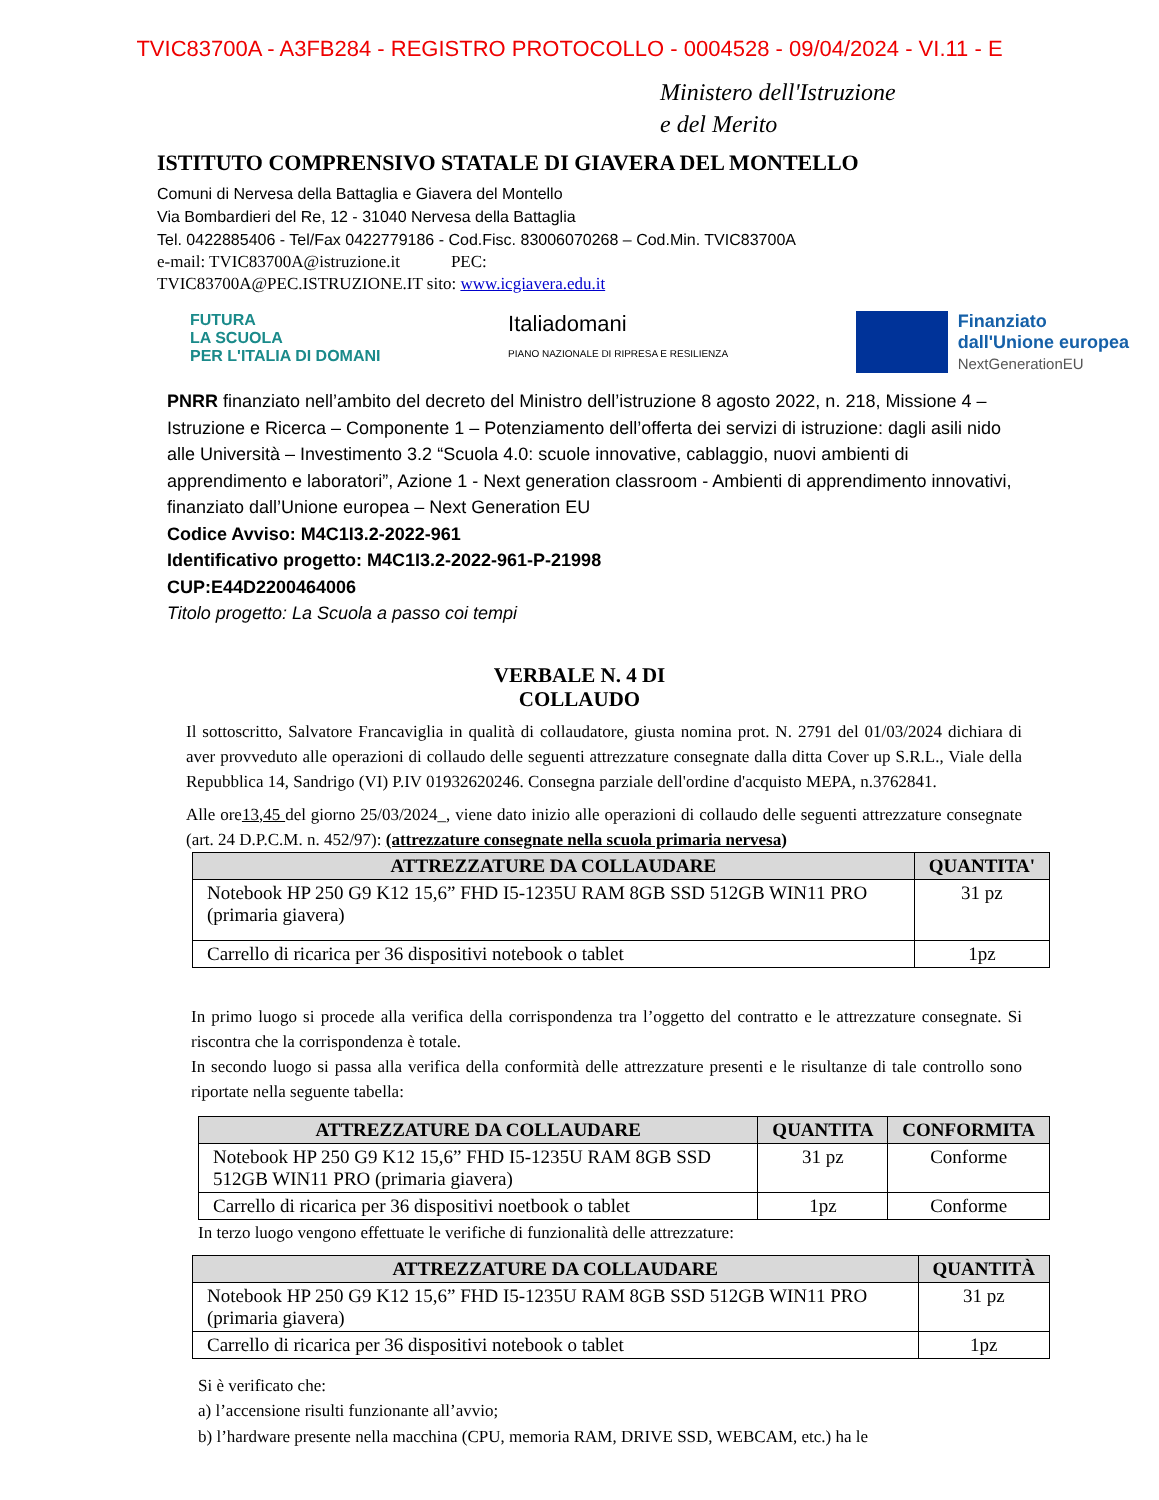TVIC83700A - A3FB284 - REGISTRO PROTOCOLLO - 0004528 - 09/04/2024 - VI.11 - E
Ministero dell'Istruzione
e del Merito
ISTITUTO COMPRENSIVO STATALE DI GIAVERA DEL MONTELLO
Comuni di Nervesa della Battaglia e Giavera del Montello
Via Bombardieri del Re, 12 - 31040 Nervesa della Battaglia
Tel. 0422885406 - Tel/Fax 0422779186 - Cod.Fisc. 83006070268 – Cod.Min. TVIC83700A
e-mail: TVIC83700A@istruzione.it PEC:
TVIC83700A@PEC.ISTRUZIONE.IT sito: www.icgiavera.edu.it
FUTURA
LA SCUOLA
PER L'ITALIA DI DOMANI
Italiadomani
PIANO NAZIONALE DI RIPRESA E RESILIENZA
Finanziato
dall'Unione europea
NextGenerationEU
PNRR finanziato nell’ambito del decreto del Ministro dell’istruzione 8 agosto 2022, n. 218, Missione 4 – Istruzione e Ricerca – Componente 1 – Potenziamento dell’offerta dei servizi di istruzione: dagli asili nido alle Università – Investimento 3.2 “Scuola 4.0: scuole innovative, cablaggio, nuovi ambienti di apprendimento e laboratori”, Azione 1 - Next generation classroom - Ambienti di apprendimento innovativi, finanziato dall’Unione europea – Next Generation EU
Codice Avviso: M4C1I3.2-2022-961
Identificativo progetto: M4C1I3.2-2022-961-P-21998
CUP:E44D2200464006
Titolo progetto: La Scuola a passo coi tempi
VERBALE N. 4 DI
COLLAUDO
Il sottoscritto, Salvatore Francaviglia in qualità di collaudatore, giusta nomina prot. N. 2791 del 01/03/2024 dichiara di aver provveduto alle operazioni di collaudo delle seguenti attrezzature consegnate dalla ditta Cover up S.R.L., Viale della Repubblica 14, Sandrigo (VI) P.IV 01932620246. Consegna parziale dell'ordine d'acquisto MEPA, n.3762841.
Alle ore13,45 del giorno 25/03/2024_, viene dato inizio alle operazioni di collaudo delle seguenti attrezzature consegnate (art. 24 D.P.C.M. n. 452/97): (attrezzature consegnate nella scuola primaria nervesa)
| ATTREZZATURE DA COLLAUDARE | QUANTITA' |
| --- | --- |
| Notebook HP 250 G9 K12 15,6” FHD I5-1235U RAM 8GB SSD 512GB WIN11 PRO (primaria giavera) | 31 pz |
| Carrello di ricarica per 36 dispositivi notebook o tablet | 1pz |
In primo luogo si procede alla verifica della corrispondenza tra l’oggetto del contratto e le attrezzature consegnate. Si riscontra che la corrispondenza è totale.
In secondo luogo si passa alla verifica della conformità delle attrezzature presenti e le risultanze di tale controllo sono riportate nella seguente tabella:
| ATTREZZATURE DA COLLAUDARE | QUANTITA | CONFORMITA |
| --- | --- | --- |
| Notebook HP 250 G9 K12 15,6” FHD I5-1235U RAM 8GB SSD 512GB WIN11 PRO (primaria giavera) | 31 pz | Conforme |
| Carrello di ricarica per 36 dispositivi noetbook o tablet | 1pz | Conforme |
In terzo luogo vengono effettuate le verifiche di funzionalità delle attrezzature:
| ATTREZZATURE DA COLLAUDARE | QUANTITÀ |
| --- | --- |
| Notebook HP 250 G9 K12 15,6” FHD I5-1235U RAM 8GB SSD 512GB WIN11 PRO (primaria giavera) | 31 pz |
| Carrello di ricarica per 36 dispositivi notebook o tablet | 1pz |
Si è verificato che:
a) l’accensione risulti funzionante all’avvio;
b) l’hardware presente nella macchina (CPU, memoria RAM, DRIVE SSD, WEBCAM, etc.) ha le